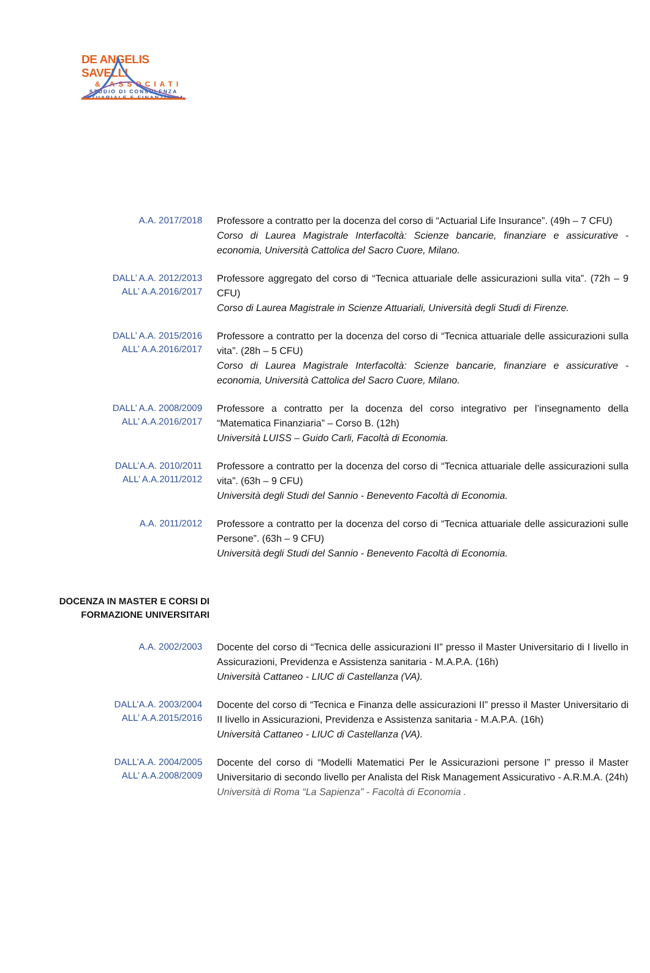DE ANGELIS SAVELLI
& ASSOCIATI
STUDIO DI CONSULENZA
ATTUARIALE E FINANZIARIA
A.A. 2017/2018
Professore a contratto per la docenza del corso di “Actuarial Life Insurance”. (49h – 7 CFU)
Corso di Laurea Magistrale Interfacoltà: Scienze bancarie, finanziare e assicurative - economia, Università Cattolica del Sacro Cuore, Milano.
DALL’ A.A. 2012/2013
ALL’ A.A.2016/2017
Professore aggregato del corso di “Tecnica attuariale delle assicurazioni sulla vita”. (72h – 9 CFU)
Corso di Laurea Magistrale in Scienze Attuariali, Università degli Studi di Firenze.
DALL’ A.A. 2015/2016
ALL’ A.A.2016/2017
Professore a contratto per la docenza del corso di “Tecnica attuariale delle assicurazioni sulla vita”. (28h – 5 CFU)
Corso di Laurea Magistrale Interfacoltà: Scienze bancarie, finanziare e assicurative - economia, Università Cattolica del Sacro Cuore, Milano.
DALL’ A.A. 2008/2009
ALL’ A.A.2016/2017
Professore a contratto per la docenza del corso integrativo per l’insegnamento della “Matematica Finanziaria” – Corso B. (12h)
Università LUISS – Guido Carli, Facoltà di Economia.
DALL’A.A. 2010/2011
ALL’ A.A.2011/2012
Professore a contratto per la docenza del corso di “Tecnica attuariale delle assicurazioni sulla vita”. (63h – 9 CFU)
Università degli Studi del Sannio - Benevento Facoltà di Economia.
A.A. 2011/2012
Professore a contratto per la docenza del corso di “Tecnica attuariale delle assicurazioni sulle Persone”. (63h – 9 CFU)
Università degli Studi del Sannio - Benevento Facoltà di Economia.
DOCENZA IN MASTER E CORSI DI
FORMAZIONE UNIVERSITARI
A.A. 2002/2003
Docente del corso di “Tecnica delle assicurazioni II” presso il Master Universitario di I livello in Assicurazioni, Previdenza e Assistenza sanitaria - M.A.P.A. (16h)
Università Cattaneo - LIUC di Castellanza (VA).
DALL’A.A. 2003/2004
ALL’ A.A.2015/2016
Docente del corso di “Tecnica e Finanza delle assicurazioni II” presso il Master Universitario di II livello in Assicurazioni, Previdenza e Assistenza sanitaria - M.A.P.A. (16h)
Università Cattaneo - LIUC di Castellanza (VA).
DALL’A.A. 2004/2005
ALL’ A.A.2008/2009
Docente del corso di “Modelli Matematici Per le Assicurazioni persone I” presso il Master Universitario di secondo livello per Analista del Risk Management Assicurativo - A.R.M.A. (24h)
Università di Roma “La Sapienza” - Facoltà di Economia .